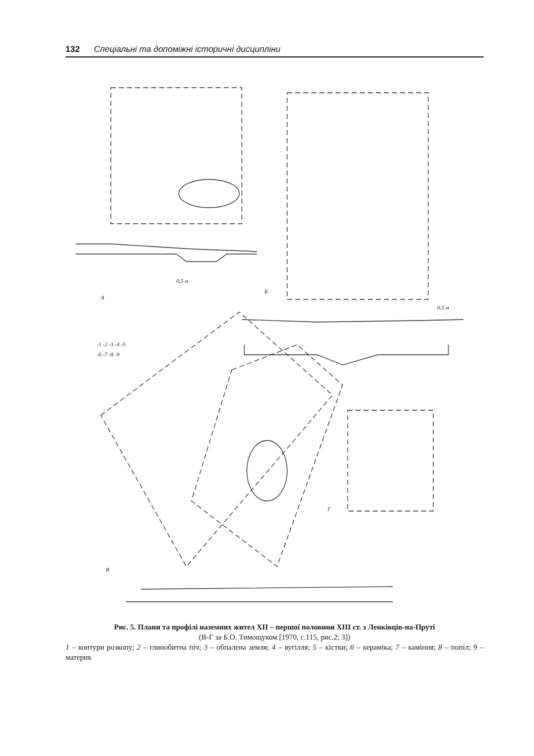132 Спеціальні та допоміжні історичні дисципліни
А
Б
В
Г
0,5 м
0,5 м
-1 -2 -3 -4 -5
-6 -7 -8 -9
Рис. 5. Плани та профілі наземних жител XII – першої половини XIII ст. з Ленківців-на-Пруті
(В-Г за Б.О. Тимощуком [1970, с.115, рис.2; 3])
1 – контури розкопу; 2 – глинобитна піч; 3 – обпалена земля; 4 – вугілля; 5 – кістки; 6 – кераміка; 7 – каміння; 8 – попіл; 9 – материк